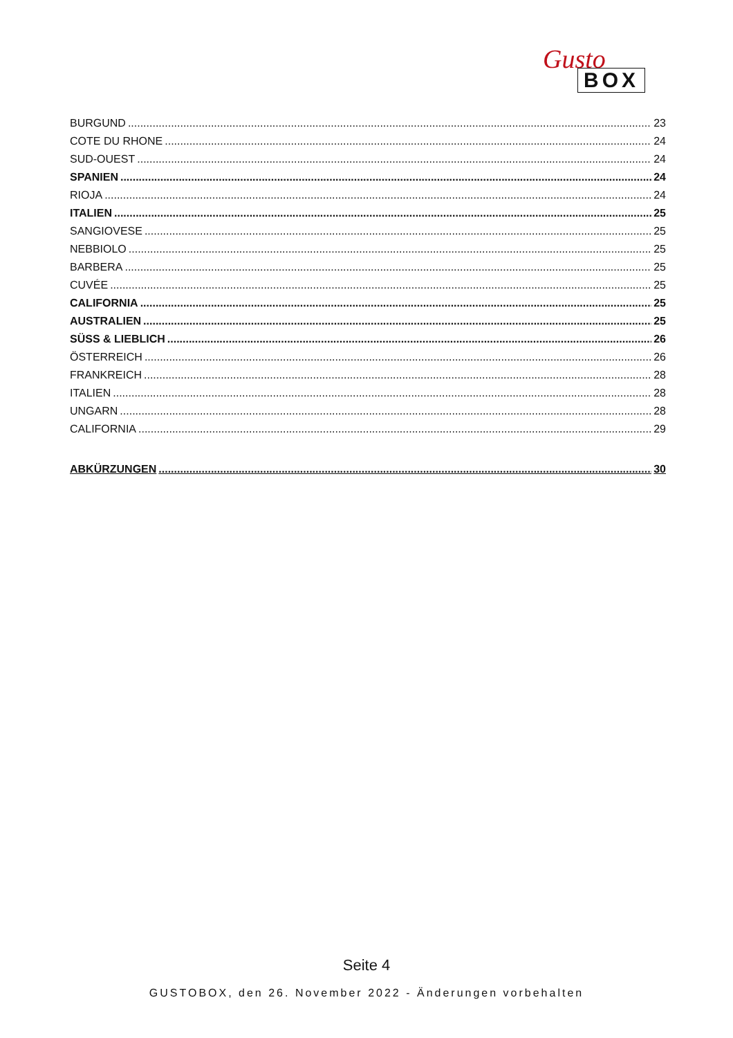Gusto
BOX
BURGUND 23
COTE DU RHONE 24
SUD-OUEST 24
SPANIEN 24
RIOJA 24
ITALIEN 25
SANGIOVESE 25
NEBBIOLO 25
BARBERA 25
CUVÉE 25
CALIFORNIA 25
AUSTRALIEN 25
SÜSS & LIEBLICH 26
ÖSTERREICH 26
FRANKREICH 28
ITALIEN 28
UNGARN 28
CALIFORNIA 29
ABKÜRZUNGEN 30
Seite 4
GUSTOBOX, den 26. November 2022 - Änderungen vorbehalten